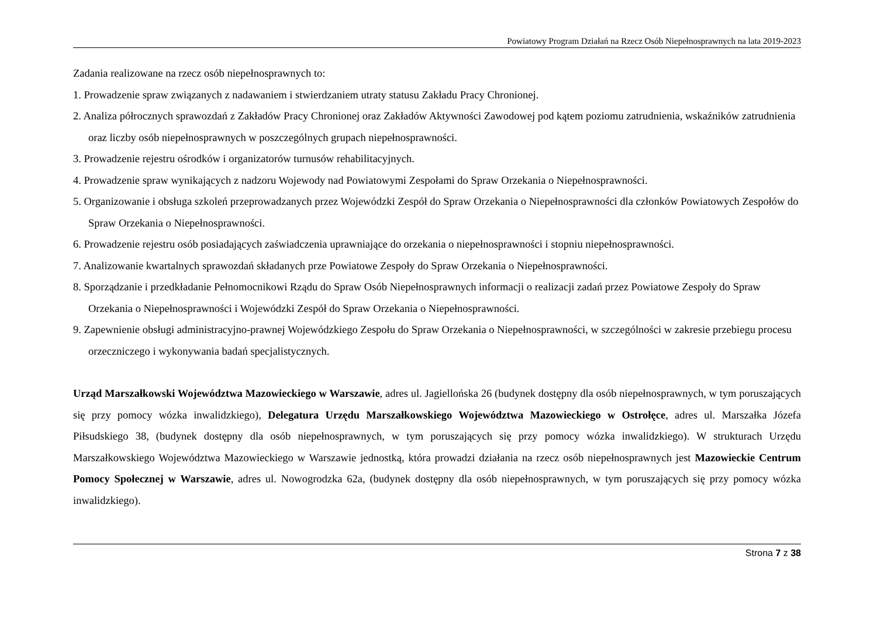Powiatowy Program Działań na Rzecz Osób Niepełnosprawnych na lata 2019-2023
Zadania realizowane na rzecz osób niepełnosprawnych to:
1. Prowadzenie spraw związanych z nadawaniem i stwierdzaniem utraty statusu Zakładu Pracy Chronionej.
2. Analiza półrocznych sprawozdań z Zakładów Pracy Chronionej oraz Zakładów Aktywności Zawodowej pod kątem poziomu zatrudnienia, wskaźników zatrudnienia oraz liczby osób niepełnosprawnych w poszczególnych grupach niepełnosprawności.
3. Prowadzenie rejestru ośrodków i organizatorów turnusów rehabilitacyjnych.
4. Prowadzenie spraw wynikających z nadzoru Wojewody nad Powiatowymi Zespołami do Spraw Orzekania o Niepełnosprawności.
5. Organizowanie i obsługa szkoleń przeprowadzanych przez Wojewódzki Zespół do Spraw Orzekania o Niepełnosprawności dla członków Powiatowych Zespołów do Spraw Orzekania o Niepełnosprawności.
6. Prowadzenie rejestru osób posiadających zaświadczenia uprawniające do orzekania o niepełnosprawności i stopniu niepełnosprawności.
7. Analizowanie kwartalnych sprawozdań składanych prze Powiatowe Zespoły do Spraw Orzekania o Niepełnosprawności.
8. Sporządzanie i przedkładanie Pełnomocnikowi Rządu do Spraw Osób Niepełnosprawnych informacji o realizacji zadań przez Powiatowe Zespoły do Spraw Orzekania o Niepełnosprawności i Wojewódzki Zespół do Spraw Orzekania o Niepełnosprawności.
9. Zapewnienie obsługi administracyjno-prawnej Wojewódzkiego Zespołu do Spraw Orzekania o Niepełnosprawności, w szczególności w zakresie przebiegu procesu orzeczniczego i wykonywania badań specjalistycznych.
Urząd Marszałkowski Województwa Mazowieckiego w Warszawie, adres ul. Jagiellońska 26 (budynek dostępny dla osób niepełnosprawnych, w tym poruszających się przy pomocy wózka inwalidzkiego), Delegatura Urzędu Marszałkowskiego Województwa Mazowieckiego w Ostrołęce, adres ul. Marszałka Józefa Piłsudskiego 38, (budynek dostępny dla osób niepełnosprawnych, w tym poruszających się przy pomocy wózka inwalidzkiego). W strukturach Urzędu Marszałkowskiego Województwa Mazowieckiego w Warszawie jednostką, która prowadzi działania na rzecz osób niepełnosprawnych jest Mazowieckie Centrum Pomocy Społecznej w Warszawie, adres ul. Nowogrodzka 62a, (budynek dostępny dla osób niepełnosprawnych, w tym poruszających się przy pomocy wózka inwalidzkiego).
Strona 7 z 38